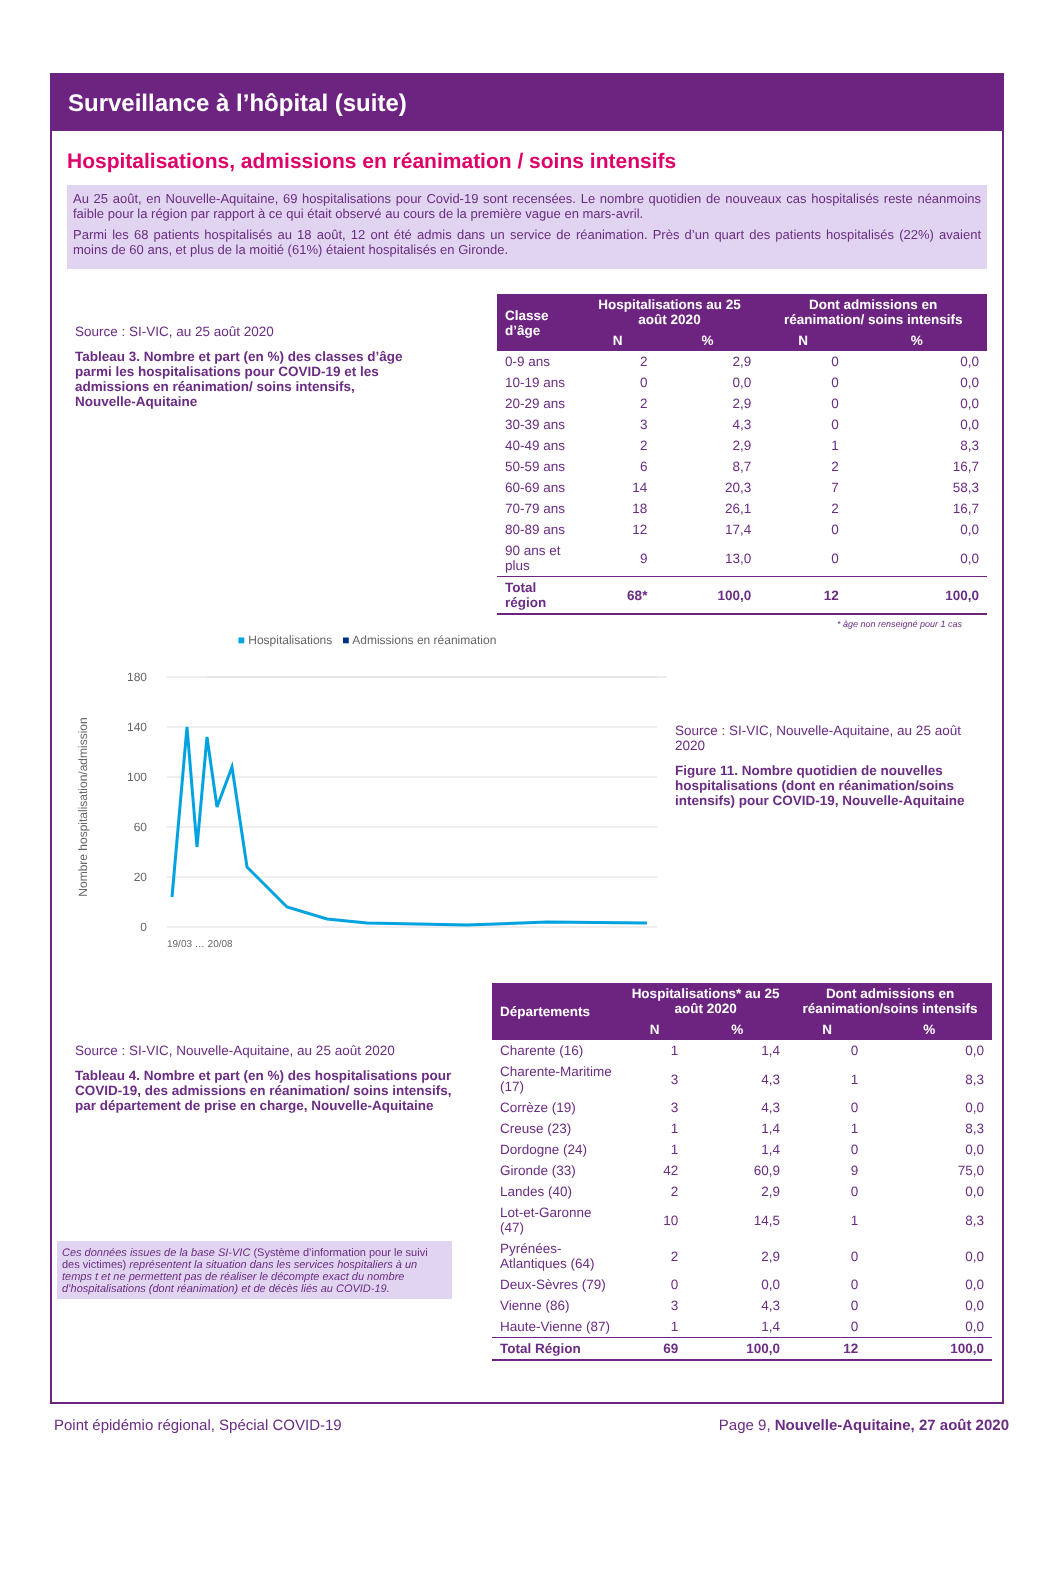Surveillance à l’hôpital (suite)
Hospitalisations, admissions en réanimation / soins intensifs
Au 25 août, en Nouvelle-Aquitaine, 69 hospitalisations pour Covid-19 sont recensées. Le nombre quotidien de nouveaux cas hospitalisés reste néanmoins faible pour la région par rapport à ce qui était observé au cours de la première vague en mars-avril.
Parmi les 68 patients hospitalisés au 18 août, 12 ont été admis dans un service de réanimation. Près d’un quart des patients hospitalisés (22%) avaient moins de 60 ans, et plus de la moitié (61%) étaient hospitalisés en Gironde.
Source : SI-VIC, au 25 août 2020
Tableau 3. Nombre et part (en %) des classes d’âge parmi les hospitalisations pour COVID-19 et les admissions en réanimation/ soins intensifs, Nouvelle-Aquitaine
| Classe d’âge | Hospitalisations au 25 août 2020 | | Dont admissions en réanimation/ soins intensifs | |
| --- | --- | --- | --- | --- |
| | N | % | N | % |
| 0-9 ans | 2 | 2,9 | 0 | 0,0 |
| 10-19 ans | 0 | 0,0 | 0 | 0,0 |
| 20-29 ans | 2 | 2,9 | 0 | 0,0 |
| 30-39 ans | 3 | 4,3 | 0 | 0,0 |
| 40-49 ans | 2 | 2,9 | 1 | 8,3 |
| 50-59 ans | 6 | 8,7 | 2 | 16,7 |
| 60-69 ans | 14 | 20,3 | 7 | 58,3 |
| 70-79 ans | 18 | 26,1 | 2 | 16,7 |
| 80-89 ans | 12 | 17,4 | 0 | 0,0 |
| 90 ans et plus | 9 | 13,0 | 0 | 0,0 |
| Total région | 68* | 100,0 | 12 | 100,0 |
* âge non renseigné pour 1 cas
■ Hospitalisations ■ Admissions en réanimation
180
140
100
60
20
0
Nombre hospitalisation/admission
19/03 … 20/08
Source : SI-VIC, Nouvelle-Aquitaine, au 25 août 2020
Figure 11. Nombre quotidien de nouvelles hospitalisations (dont en réanimation/soins intensifs) pour COVID-19, Nouvelle-Aquitaine
Source : SI-VIC, Nouvelle-Aquitaine, au 25 août 2020
Tableau 4. Nombre et part (en %) des hospitalisations pour COVID-19, des admissions en réanimation/ soins intensifs, par département de prise en charge, Nouvelle-Aquitaine
Ces données issues de la base SI-VIC (Système d’information pour le suivi des victimes) représentent la situation dans les services hospitaliers à un temps t et ne permettent pas de réaliser le décompte exact du nombre d’hospitalisations (dont réanimation) et de décès liés au COVID-19.
| Départements | Hospitalisations* au 25 août 2020 | | Dont admissions en réanimation/soins intensifs | |
| --- | --- | --- | --- | --- |
| | N | % | N | % |
| Charente (16) | 1 | 1,4 | 0 | 0,0 |
| Charente-Maritime (17) | 3 | 4,3 | 1 | 8,3 |
| Corrèze (19) | 3 | 4,3 | 0 | 0,0 |
| Creuse (23) | 1 | 1,4 | 1 | 8,3 |
| Dordogne (24) | 1 | 1,4 | 0 | 0,0 |
| Gironde (33) | 42 | 60,9 | 9 | 75,0 |
| Landes (40) | 2 | 2,9 | 0 | 0,0 |
| Lot-et-Garonne (47) | 10 | 14,5 | 1 | 8,3 |
| Pyrénées-Atlantiques (64) | 2 | 2,9 | 0 | 0,0 |
| Deux-Sèvres (79) | 0 | 0,0 | 0 | 0,0 |
| Vienne (86) | 3 | 4,3 | 0 | 0,0 |
| Haute-Vienne (87) | 1 | 1,4 | 0 | 0,0 |
| Total Région | 69 | 100,0 | 12 | 100,0 |
Point épidémio régional, Spécial COVID-19 Page 9, Nouvelle-Aquitaine, 27 août 2020